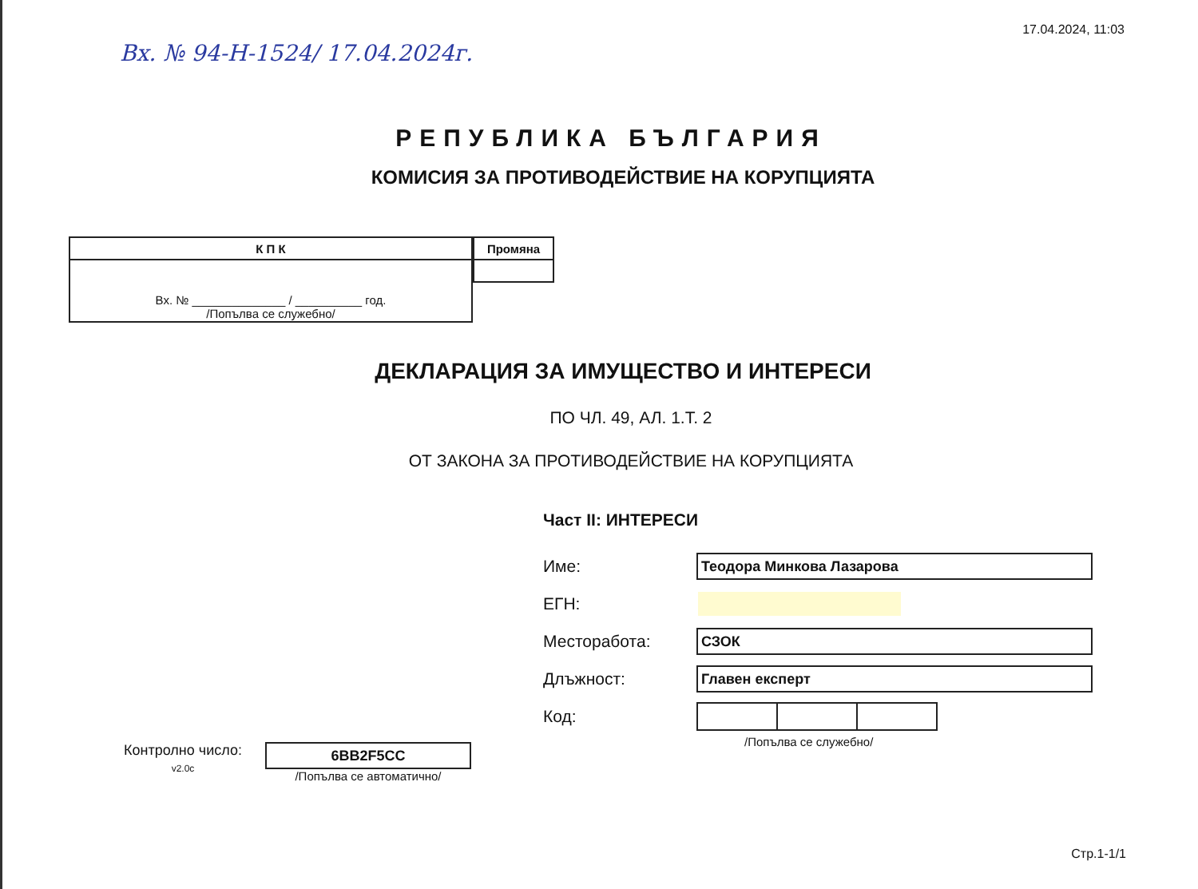Вх. № 94-Н-1524/ 17.04.2024г.
17.04.2024, 11:03
РЕПУБЛИКА БЪЛГАРИЯ
КОМИСИЯ ЗА ПРОТИВОДЕЙСТВИЕ НА КОРУПЦИЯТА
| К П К |
| --- |
| Вх. № ______________ / __________ год. /Попълва се служебно/ |
| Промяна |
| --- |
ДЕКЛАРАЦИЯ ЗА ИМУЩЕСТВО И ИНТЕРЕСИ
ПО ЧЛ. 49, АЛ. 1.Т. 2
ОТ ЗАКОНА ЗА ПРОТИВОДЕЙСТВИЕ НА КОРУПЦИЯТА
Контролно число:
v2.0c
6BB2F5CC
/Попълва се автоматично/
Част II: ИНТЕРЕСИ
Име:
Теодора Минкова Лазарова
ЕГН:
Месторабота:
СЗОК
Длъжност:
Главен експерт
Код:
/Попълва се служебно/
Стр.1-1/1